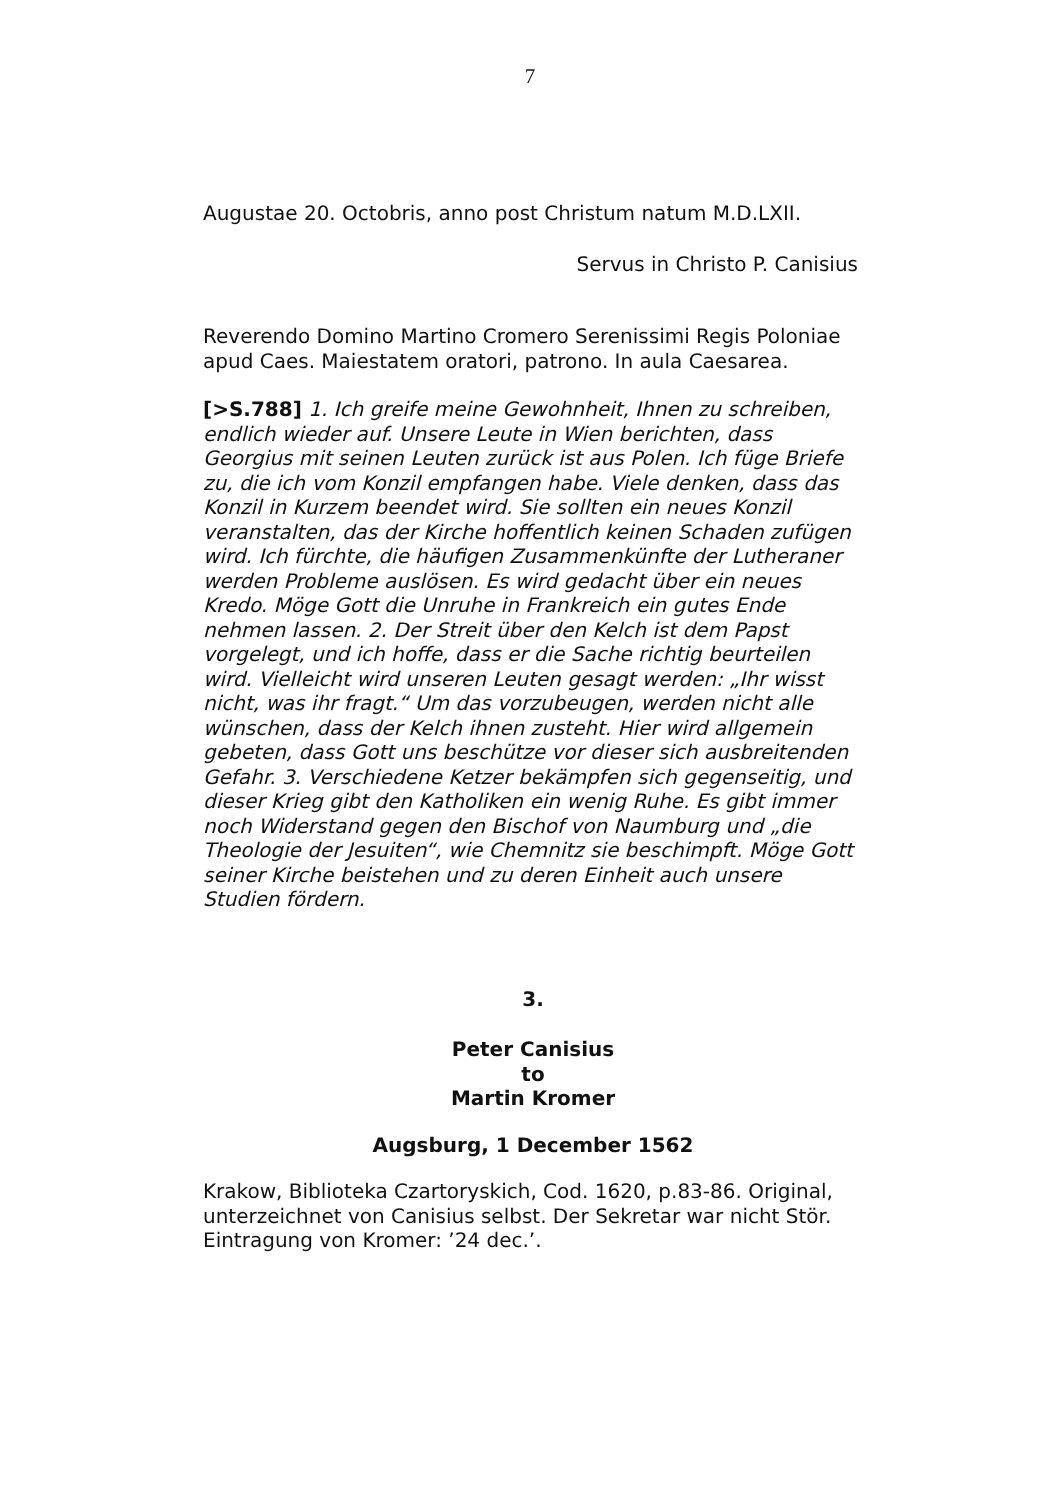7
Augustae 20. Octobris, anno post Christum natum M.D.LXII.
Servus in Christo P. Canisius
Reverendo Domino Martino Cromero Serenissimi Regis Poloniae apud Caes. Maiestatem oratori, patrono. In aula Caesarea.
[>S.788] 1. Ich greife meine Gewohnheit, Ihnen zu schreiben, endlich wieder auf. Unsere Leute in Wien berichten, dass Georgius mit seinen Leuten zurück ist aus Polen. Ich füge Briefe zu, die ich vom Konzil empfangen habe. Viele denken, dass das Konzil in Kurzem beendet wird. Sie sollten ein neues Konzil veranstalten, das der Kirche hoffentlich keinen Schaden zufügen wird. Ich fürchte, die häufigen Zusammenkünfte der Lutheraner werden Probleme auslösen. Es wird gedacht über ein neues Kredo. Möge Gott die Unruhe in Frankreich ein gutes Ende nehmen lassen. 2. Der Streit über den Kelch ist dem Papst vorgelegt, und ich hoffe, dass er die Sache richtig beurteilen wird. Vielleicht wird unseren Leuten gesagt werden: „Ihr wisst nicht, was ihr fragt.“ Um das vorzubeugen, werden nicht alle wünschen, dass der Kelch ihnen zusteht. Hier wird allgemein gebeten, dass Gott uns beschütze vor dieser sich ausbreitenden Gefahr. 3. Verschiedene Ketzer bekämpfen sich gegenseitig, und dieser Krieg gibt den Katholiken ein wenig Ruhe. Es gibt immer noch Widerstand gegen den Bischof von Naumburg und „die Theologie der Jesuiten“, wie Chemnitz sie beschimpft. Möge Gott seiner Kirche beistehen und zu deren Einheit auch unsere Studien fördern.
3.
Peter Canisius
to
Martin Kromer
Augsburg, 1 December 1562
Krakow, Biblioteka Czartoryskich, Cod. 1620, p.83-86. Original, unterzeichnet von Canisius selbst. Der Sekretar war nicht Stör. Eintragung von Kromer: ’24 dec.’.